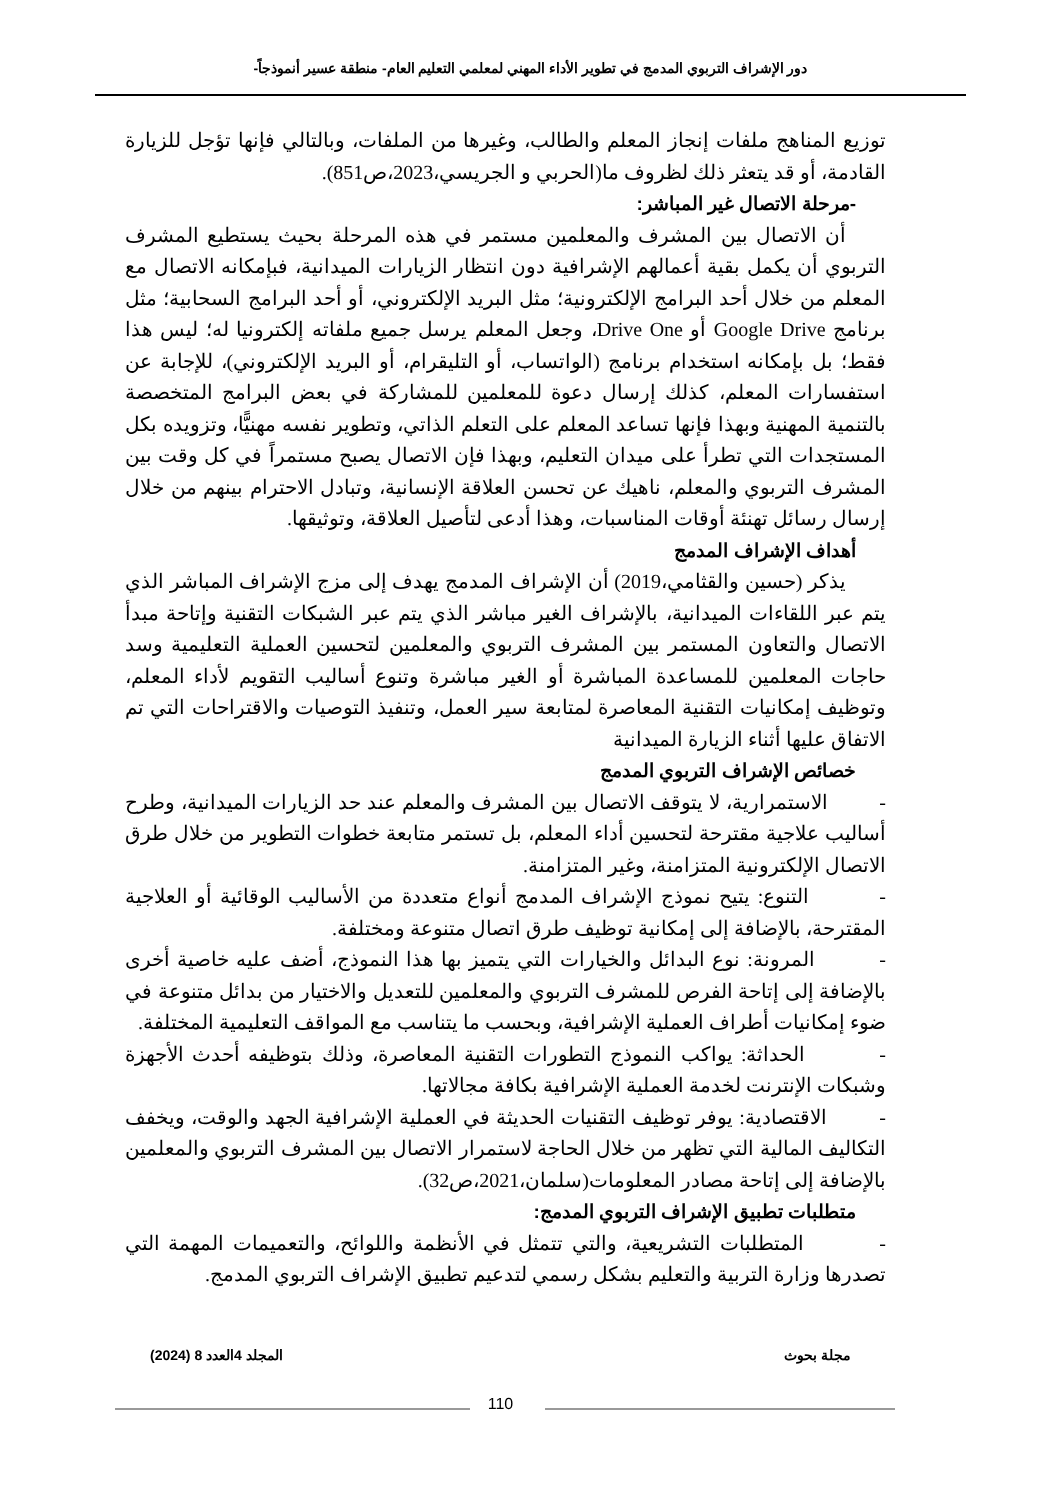دور الإشراف التربوي المدمج في تطوير الأداء المهني لمعلمي التعليم العام- منطقة عسير أنموذجاً-
توزيع المناهج ملفات إنجاز المعلم والطالب، وغيرها من الملفات، وبالتالي فإنها تؤجل للزيارة القادمة، أو قد يتعثر ذلك لظروف ما(الحربي و الجريسي،2023،ص851).
-مرحلة الاتصال غير المباشر:
أن الاتصال بين المشرف والمعلمين مستمر في هذه المرحلة بحيث يستطيع المشرف التربوي أن يكمل بقية أعمالهم الإشرافية دون انتظار الزيارات الميدانية، فبإمكانه الاتصال مع المعلم من خلال أحد البرامج الإلكترونية؛ مثل البريد الإلكتروني، أو أحد البرامج السحابية؛ مثل برنامج Google Drive أو Drive One، وجعل المعلم يرسل جميع ملفاته إلكترونيا له؛ ليس هذا فقط؛ بل بإمكانه استخدام برنامج (الواتساب، أو التليقرام، أو البريد الإلكتروني)، للإجابة عن استفسارات المعلم، كذلك إرسال دعوة للمعلمين للمشاركة في بعض البرامج المتخصصة بالتنمية المهنية وبهذا فإنها تساعد المعلم على التعلم الذاتي، وتطوير نفسه مهنيًّا، وتزويده بكل المستجدات التي تطرأ على ميدان التعليم، وبهذا فإن الاتصال يصبح مستمراً في كل وقت بين المشرف التربوي والمعلم، ناهيك عن تحسن العلاقة الإنسانية، وتبادل الاحترام بينهم من خلال إرسال رسائل تهنئة أوقات المناسبات، وهذا أدعى لتأصيل العلاقة، وتوثيقها.
أهداف الإشراف المدمج
يذكر (حسين والقثامي،2019) أن الإشراف المدمج يهدف إلى مزج الإشراف المباشر الذي يتم عبر اللقاءات الميدانية، بالإشراف الغير مباشر الذي يتم عبر الشبكات التقنية وإتاحة مبدأ الاتصال والتعاون المستمر بين المشرف التربوي والمعلمين لتحسين العملية التعليمية وسد حاجات المعلمين للمساعدة المباشرة أو الغير مباشرة وتنوع أساليب التقويم لأداء المعلم، وتوظيف إمكانيات التقنية المعاصرة لمتابعة سير العمل، وتنفيذ التوصيات والاقتراحات التي تم الاتفاق عليها أثناء الزيارة الميدانية
خصائص الإشراف التربوي المدمج
- الاستمرارية، لا يتوقف الاتصال بين المشرف والمعلم عند حد الزيارات الميدانية، وطرح أساليب علاجية مقترحة لتحسين أداء المعلم، بل تستمر متابعة خطوات التطوير من خلال طرق الاتصال الإلكترونية المتزامنة، وغير المتزامنة.
- التنوع: يتيح نموذج الإشراف المدمج أنواع متعددة من الأساليب الوقائية أو العلاجية المقترحة، بالإضافة إلى إمكانية توظيف طرق اتصال متنوعة ومختلفة.
- المرونة: نوع البدائل والخيارات التي يتميز بها هذا النموذج، أضف عليه خاصية أخرى بالإضافة إلى إتاحة الفرص للمشرف التربوي والمعلمين للتعديل والاختيار من بدائل متنوعة في ضوء إمكانيات أطراف العملية الإشرافية، وبحسب ما يتناسب مع المواقف التعليمية المختلفة.
- الحداثة: يواكب النموذج التطورات التقنية المعاصرة، وذلك بتوظيفه أحدث الأجهزة وشبكات الإنترنت لخدمة العملية الإشرافية بكافة مجالاتها.
- الاقتصادية: يوفر توظيف التقنيات الحديثة في العملية الإشرافية الجهد والوقت، ويخفف التكاليف المالية التي تظهر من خلال الحاجة لاستمرار الاتصال بين المشرف التربوي والمعلمين بالإضافة إلى إتاحة مصادر المعلومات(سلمان،2021،ص32).
متطلبات تطبيق الإشراف التربوي المدمج:
- المتطلبات التشريعية، والتي تتمثل في الأنظمة واللوائح، والتعميمات المهمة التي تصدرها وزارة التربية والتعليم بشكل رسمي لتدعيم تطبيق الإشراف التربوي المدمج.
مجلة بحوث المجلد 4العدد 8 (2024)
110